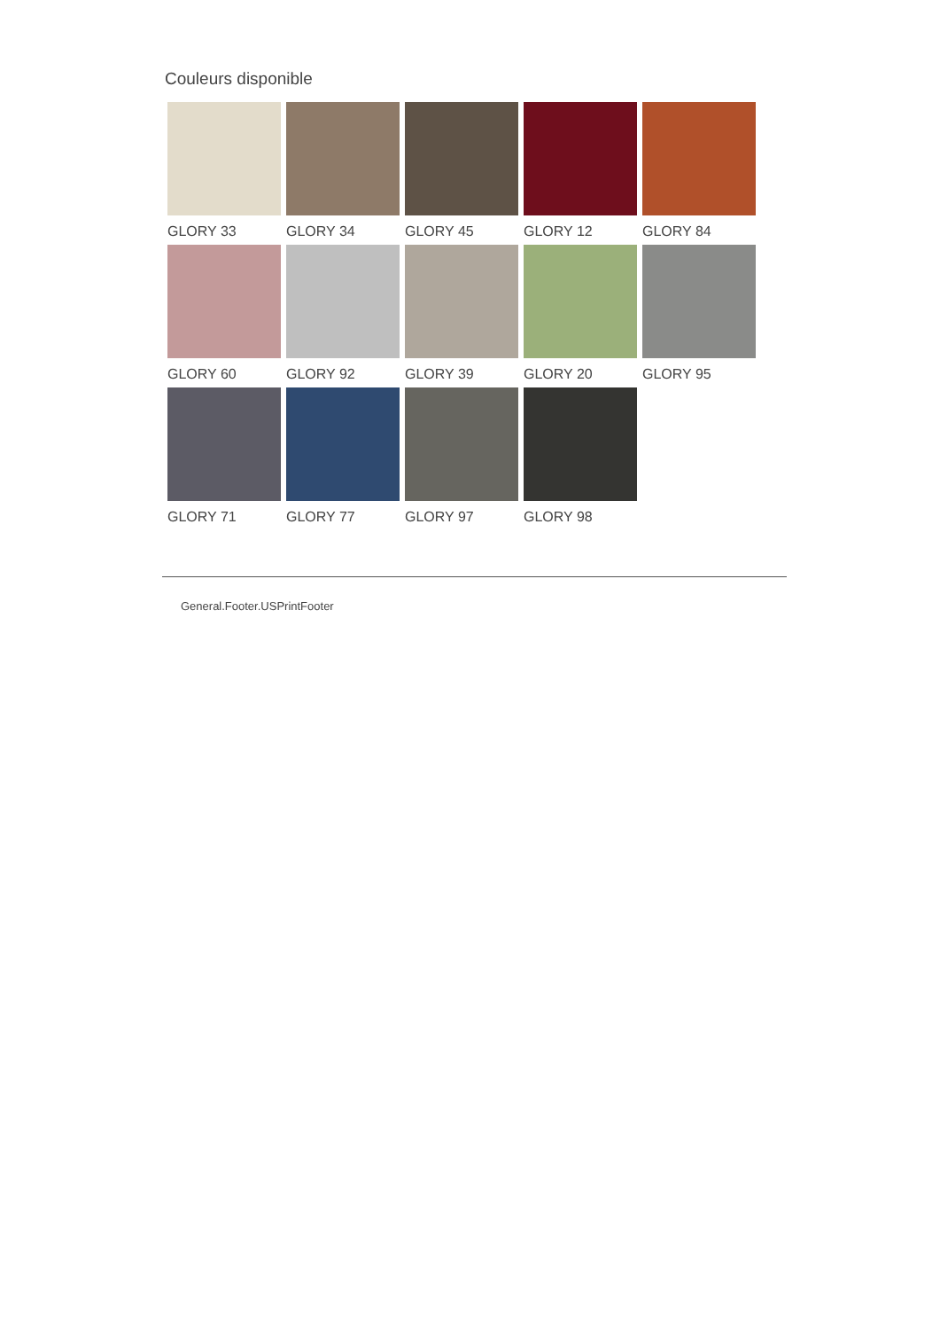Couleurs disponible
GLORY 33
GLORY 34
GLORY 45
GLORY 12
GLORY 84
GLORY 60
GLORY 92
GLORY 39
GLORY 20
GLORY 95
GLORY 71
GLORY 77
GLORY 97
GLORY 98
General.Footer.USPrintFooter